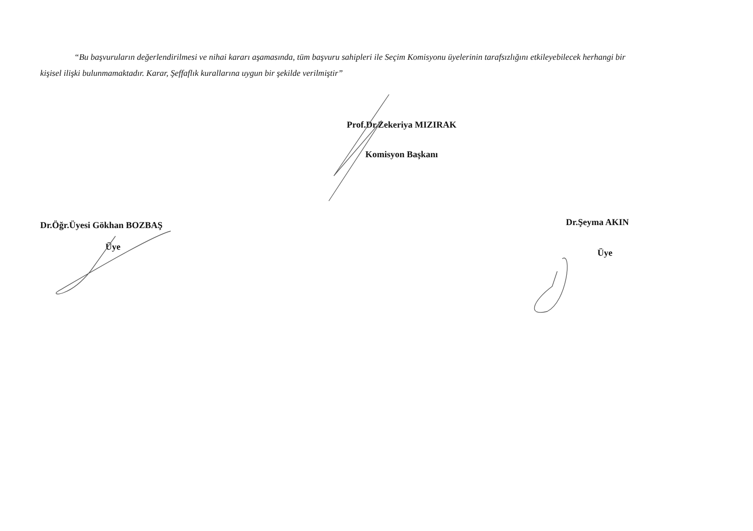“Bu başvuruların değerlendirilmesi ve nihai kararı aşamasında, tüm başvuru sahipleri ile Seçim Komisyonu üyelerinin tarafsızlığını etkileyebilecek herhangi bir kişisel ilişki bulunmamaktadır. Karar, Şeffaflık kurallarına uygun bir şekilde verilmiştir”
Prof.Dr.Zekeriya MIZIRAK
Komisyon Başkanı
Dr.Öğr.Üyesi Gökhan BOZBAŞ
Üye
Dr.Şeyma AKIN
Üye